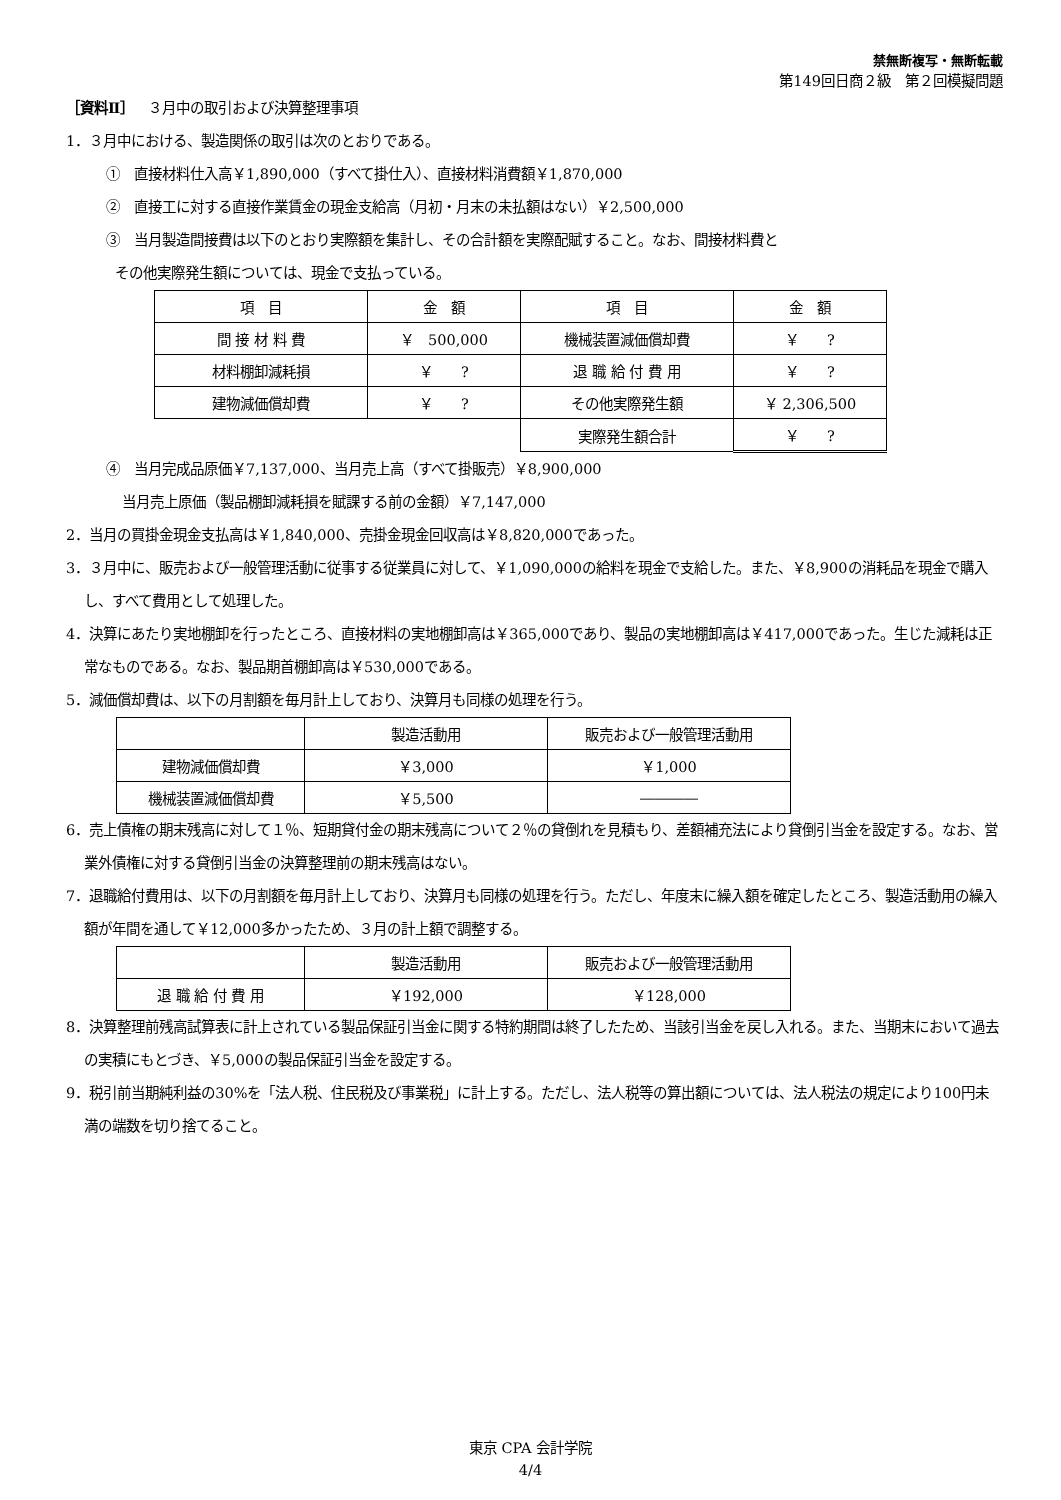禁無断複写・無断転載
第149回日商２級　第２回模擬問題
［資料Ⅱ］　３月中の取引および決算整理事項
1．３月中における、製造関係の取引は次のとおりである。
①　直接材料仕入高￥1,890,000（すべて掛仕入）、直接材料消費額￥1,870,000
②　直接工に対する直接作業賃金の現金支給高（月初・月末の未払額はない）￥2,500,000
③　当月製造間接費は以下のとおり実際額を集計し、その合計額を実際配賦すること。なお、間接材料費と
その他実際発生額については、現金で支払っている。
| 項 目 | 金 額 | 項 目 | 金 額 |
| 間 接 材 料 費 | ￥ 500,000 | 機械装置減価償却費 | ￥ ? |
| 材料棚卸減耗損 | ￥ ? | 退 職 給 付 費 用 | ￥ ? |
| 建物減価償却費 | ￥ ? | その他実際発生額 | ￥ 2,306,500 |
| | | 実際発生額合計 | ￥ ? |
④　当月完成品原価￥7,137,000、当月売上高（すべて掛販売）￥8,900,000
当月売上原価（製品棚卸減耗損を賦課する前の金額）￥7,147,000
2．当月の買掛金現金支払高は￥1,840,000、売掛金現金回収高は￥8,820,000であった。
3．３月中に、販売および一般管理活動に従事する従業員に対して、￥1,090,000の給料を現金で支給した。また、￥8,900の消耗品を現金で購入し、すべて費用として処理した。
4．決算にあたり実地棚卸を行ったところ、直接材料の実地棚卸高は￥365,000であり、製品の実地棚卸高は￥417,000であった。生じた減耗は正常なものである。なお、製品期首棚卸高は￥530,000である。
5．減価償却費は、以下の月割額を毎月計上しており、決算月も同様の処理を行う。
| | 製造活動用 | 販売および一般管理活動用 |
| 建物減価償却費 | ￥3,000 | ￥1,000 |
| 機械装置減価償却費 | ￥5,500 | ―――― |
6．売上債権の期末残高に対して１％、短期貸付金の期末残高について２％の貸倒れを見積もり、差額補充法により貸倒引当金を設定する。なお、営業外債権に対する貸倒引当金の決算整理前の期末残高はない。
7．退職給付費用は、以下の月割額を毎月計上しており、決算月も同様の処理を行う。ただし、年度末に繰入額を確定したところ、製造活動用の繰入額が年間を通して￥12,000多かったため、３月の計上額で調整する。
| | 製造活動用 | 販売および一般管理活動用 |
| 退 職 給 付 費 用 | ￥192,000 | ￥128,000 |
8．決算整理前残高試算表に計上されている製品保証引当金に関する特約期間は終了したため、当該引当金を戻し入れる。また、当期末において過去の実積にもとづき、￥5,000の製品保証引当金を設定する。
9．税引前当期純利益の30%を「法人税、住民税及び事業税」に計上する。ただし、法人税等の算出額については、法人税法の規定により100円未満の端数を切り捨てること。
東京 CPA 会計学院
4/4